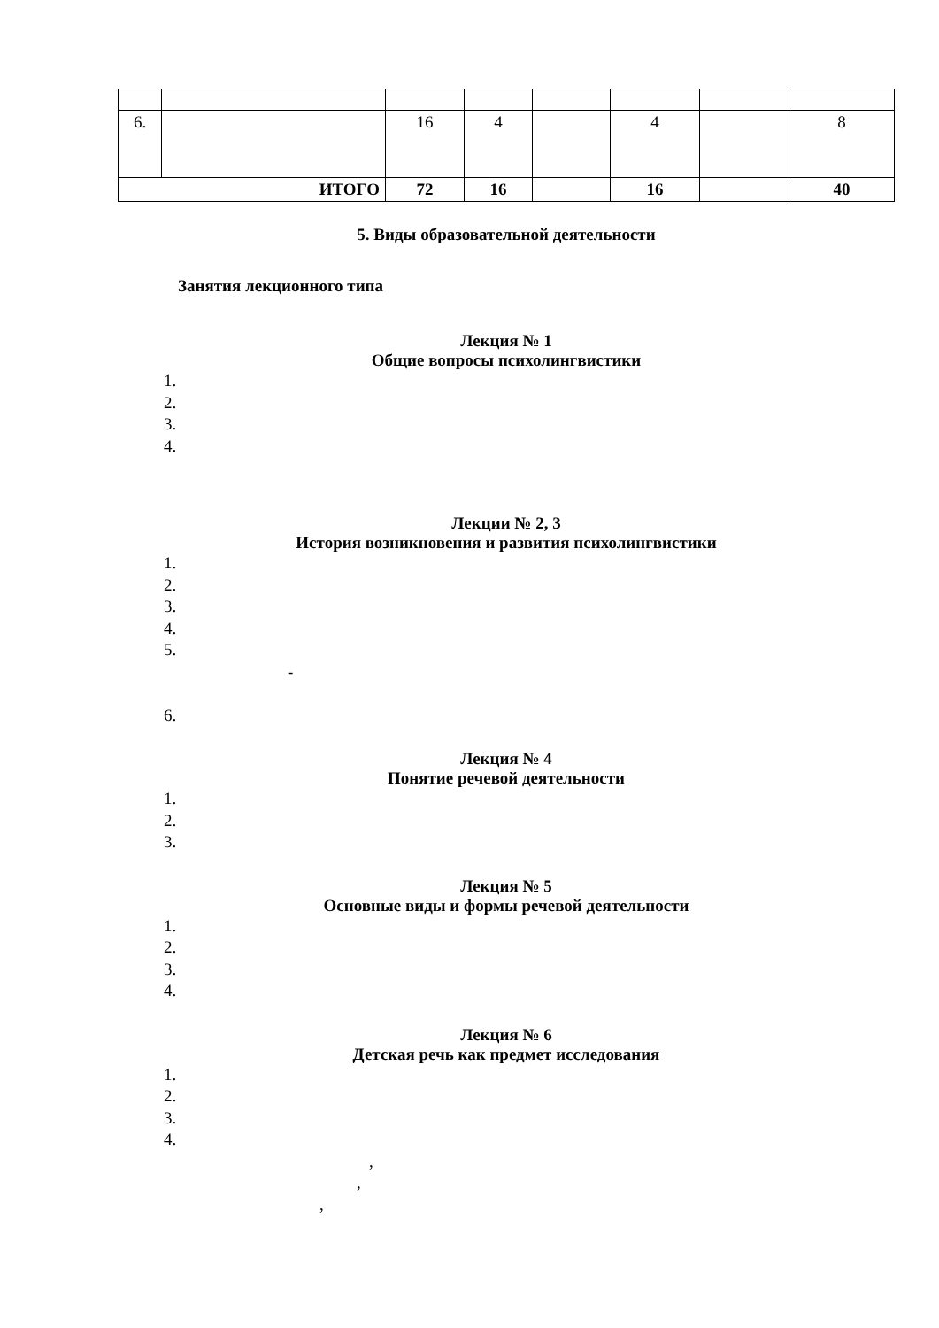| 6. | | 16 | 4 | | 4 | | 8 |
| ИТОГО | | 72 | 16 | | 16 | | 40 |
5. Виды образовательной деятельности
Занятия лекционного типа
Лекция № 1
Общие вопросы психолингвистики
1.
2.
3.
4.
Лекции № 2, 3
История возникновения и развития психолингвистики
1.
2.
3.
4.
5.
-
6.
Лекция № 4
Понятие речевой деятельности
1.
2.
3.
Лекция № 5
Основные виды и формы речевой деятельности
1.
2.
3.
4.
Лекция № 6
Детская речь как предмет исследования
1.
2.
3.
4.
,
,
,